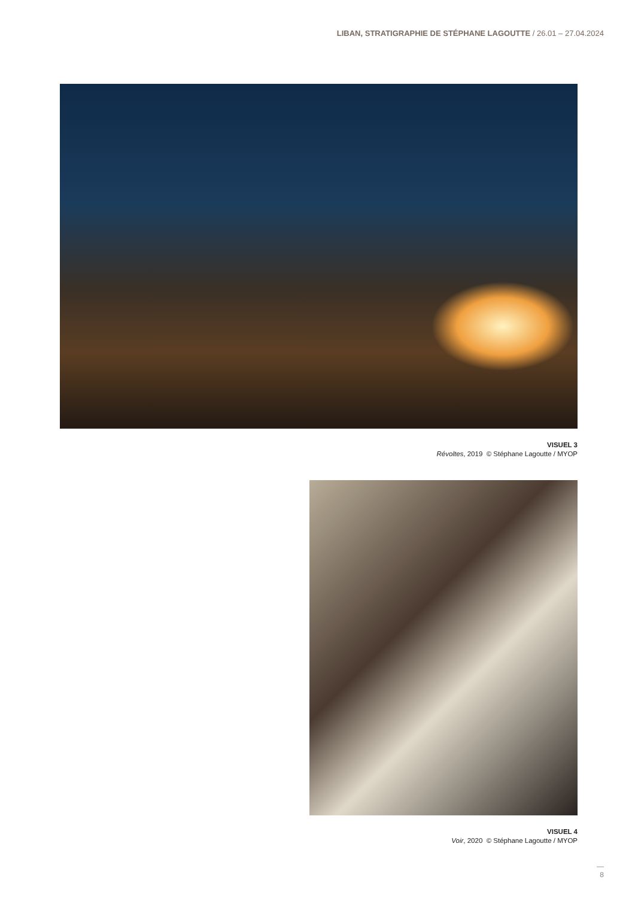LIBAN, STRATIGRAPHIE DE STÉPHANE LAGOUTTE / 26.01 – 27.04.2024
VISUEL 3
Révoltes, 2019 © Stéphane Lagoutte / MYOP
VISUEL 4
Voir, 2020 © Stéphane Lagoutte / MYOP
—
8